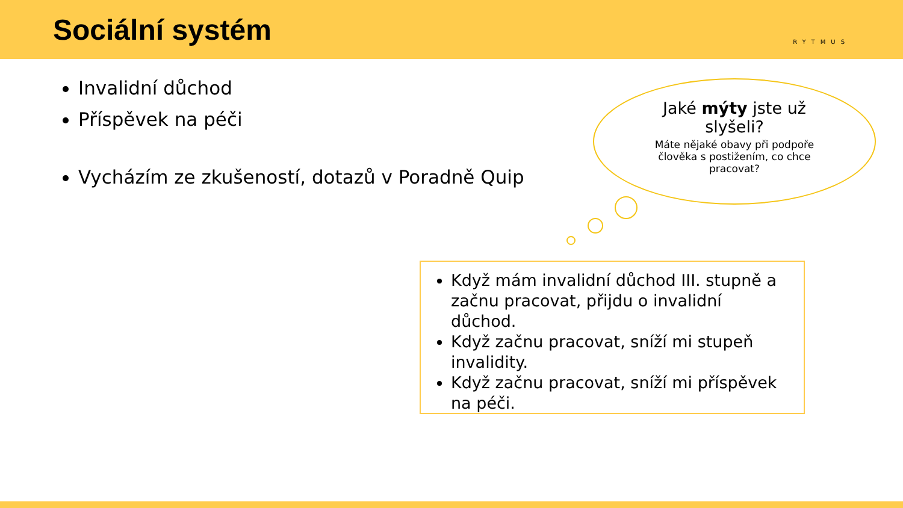Sociální systém
RYTMUS
Invalidní důchod
Příspěvek na péči
Vycházím ze zkušeností, dotazů v Poradně Quip
Jaké mýty jste už
slyšeli?
Máte nějaké obavy při podpoře
člověka s postižením, co chce
pracovat?
Když mám invalidní důchod III. stupně a začnu pracovat, přijdu o invalidní důchod.
Když začnu pracovat, sníží mi stupeň invalidity.
Když začnu pracovat, sníží mi příspěvek na péči.